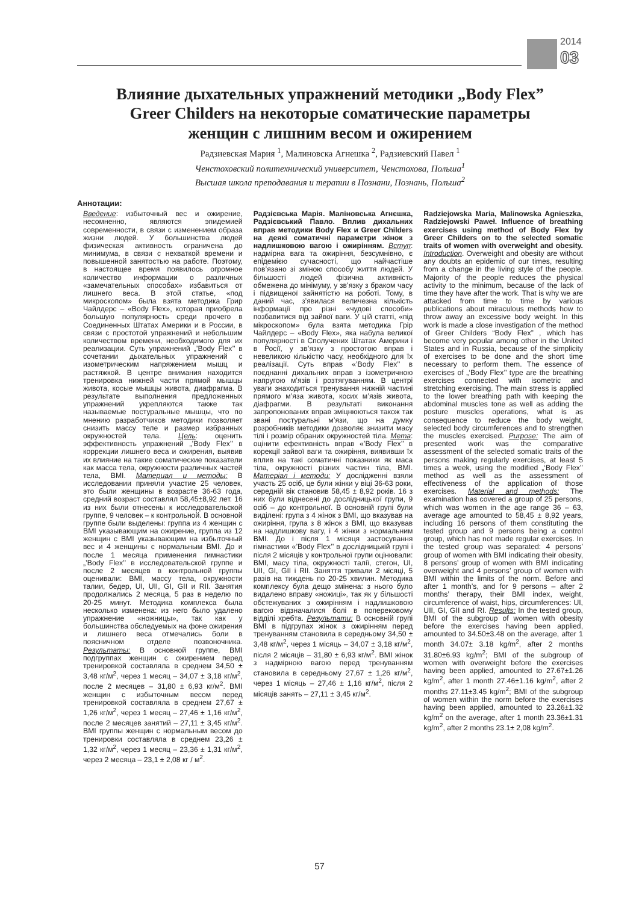2014
03
Влияние дыхательных упражнений методики „Body Flex”
Greer Childers на некоторые соматические параметры
женщин с лишним весом и ожирением
Радзиевская Мария <sup>1</sup>, Малиновска Агнешка <sup>2</sup>, Радзиевский Павел <sup>1</sup>
Ченстоховский политехнический университет, Ченстохова, Польша<sup>1</sup>
Высшая школа преподавания и терапии в Познани, Познань, Польша<sup>2</sup>
Аннотации:
Введение: избыточный вес и ожирение, несомненно, являются эпидемией современности, в связи с изменением образа жизни людей. У большинства людей физическая активность ограничена до минимума, в связи с нехваткой времени и повышенной занятостью на работе. Поэтому, в настоящее время появилось огромное количество информации о различных «замечательных способах» избавиться от лишнего веса. В этой статье, «под микроскопом» была взята методика Грир Чайлдерс – «Body Flex», которая приобрела большую популярность среди прочего в Соединенных Штатах Америки и в России, в связи с простотой упражнений и небольшим количеством времени, необходимого для их реализации. Суть упражнений „’Body Flex’’ в сочетании дыхательных упражнений с изометрическим напряжением мышц и растяжкой. В центре внимания находится тренировка нижней части прямой мышцы живота, косые мышцы живота, диафрагма. В результате выполнения предложенных упражнений укрепляются также так называемые постуральные мышцы, что по мнению разработчиков методики позволяет снизить массу теле и размер избранных окружностей тела. Цель: оценить эффективность упражнений „’Body Flex’’ в коррекции лишнего веса и ожирения, выявив их влияние на такие соматические показатели как масса тела, окружности различных частей тела, BMI. Материал и методы: В исследовании приняли участие 25 человек, это были женщины в возрасте 36-63 года, средний возраст составлял 58,45±8,92 лет. 16 из них были отнесены к исследовательской группе, 9 человек – к контрольной. В основной группе были выделены: группа из 4 женщин с BMI указывающим на ожирение, группа из 12 женщин с BMI указывающим на избыточный вес и 4 женщины с нормальным BMI. До и после 1 месяца применения гимнастики „’Body Flex’’ в исследовательской группе и после 2 месяцев в контрольной группы оценивали: BMI, массу тела, окружности талии, бедер, UI, UII, GI, GII и RII. Занятия продолжались 2 месяца, 5 раз в неделю по 20-25 минут. Методика комплекса была несколько изменена: из него было удалено упражнение «ножницы», так как у большинства обследуемых на фоне ожирения и лишнего веса отмечались боли в поясничном отделе позвоночника. Результаты: В основной группе, BMI подгруппах женщин с ожирением перед тренировкой составляла в среднем 34,50 ± 3,48 кг/м<sup>2</sup>, через 1 месяц – 34,07 ± 3,18 кг/м<sup>2</sup>, после 2 месяцев – 31,80 ± 6,93 кг/м<sup>2</sup>. BMI женщин с избыточным весом перед тренировкой составляла в среднем 27,67 ± 1,26 кг/м<sup>2</sup>, через 1 месяц – 27,46 ± 1,16 кг/м<sup>2</sup>, после 2 месяцев занятий – 27,11 ± 3,45 кг/м<sup>2</sup>. BMI группы женщин с нормальным весом до тренировки составляла в среднем 23,26 ± 1,32 кг/м<sup>2</sup>, через 1 месяц – 23,36 ± 1,31 кг/м<sup>2</sup>, через 2 месяца – 23,1 ± 2,08 кг / м<sup>2</sup>.
Радзієвська Марія. Маліновська Агнєшка, Радзієвський Павло. Вплив дихальних вправ методики Body Flex и Greer Childers на деякі соматичні параметри жінок з надлишковою вагою і ожирінням. Вступ: надмірна вага та ожиріння, безсумнівно, є епідемією сучасності, що найчастіше пов’язано зі зміною способу життя людей. У більшості людей фізична активність обмежена до мінімуму, у зв’язку з браком часу і підвищеної зайнятістю на роботі. Тому, в даний час, з’явилася величезна кількість інформації про різні «чудові способи» позбавитися від зайвої ваги. У цій статті, «під мікроскопом» була взята методика Грір Чайлдерс – «Body Flex», яка набула великої популярності в Сполучених Штатах Америки і в Росії, у зв’язку з простотою вправ і невеликою кількістю часу, необхідного для їх реалізації. Суть вправ «’Body Flex’’ в поєднанні дихальних вправ з ізометричною напругою м’язів і розтягуванням. В центрі уваги знаходиться тренування нижній частині прямого м’яза живота, косих м’язів живота, діафрагми. В результаті виконання запропонованих вправ зміцнюються також так звані постуральні м’язи, що на думку розробників методики дозволяє знизити масу тілі і розмір обраних окружностей тіла. Мета: оцінити ефективність вправ «’Body Flex’’ в корекції зайвої ваги та ожиріння, виявивши їх вплив на такі соматичні показники як маса тіла, окружності різних частин тіла, BMI. Матеріал і методи: У дослідженні взяли участь 25 осіб, це були жінки у віці 36-63 роки, середній вік становив 58,45 ± 8,92 років. 16 з них були віднесені до дослідницької групи, 9 осіб – до контрольної. В основній групі були виділені: група з 4 жінок з BMI, що вказував на ожиріння, група з 8 жінок з BMI, що вказував на надлишкову вагу, і 4 жінки з нормальним BMI. До і після 1 місяця застосування гімнастики «’Body Flex’’ в дослідницькій групі і після 2 місяців у контрольної групи оцінювали: BMI, масу тіла, окружності талії, стегон, UI, UII, GI, GII і RII. Заняття тривали 2 місяці, 5 разів на тиждень по 20-25 хвилин. Методика комплексу була дещо змінена: з нього було видалено вправу «ножиці», так як у більшості обстежуваних з ожирінням і надлишковою вагою відзначалися болі в поперековому відділі хребта. Результати: В основній групі BMI в підгрупах жінок з ожирінням перед тренуванням становила в середньому 34,50 ± 3,48 кг/м<sup>2</sup>, через 1 місяць – 34,07 ± 3,18 кг/м<sup>2</sup>, після 2 місяців – 31,80 ± 6,93 кг/м<sup>2</sup>. BMI жінок з надмірною вагою перед тренуванням становила в середньому 27,67 ± 1,26 кг/м<sup>2</sup>, через 1 місяць – 27,46 ± 1,16 кг/м<sup>2</sup>, після 2 місяців занять – 27,11 ± 3,45 кг/м<sup>2</sup>.
Radziejowska Maria, Malinowska Agnieszka, Radziejowski Paweł. Influence of breathing exercises using method of Body Flex by Greer Childers on to the selected somatic traits of women with overweight and obesity. Introduction. Overweight and obesity are without any doubts an epidemic of our times, resulting from a change in the living style of the people. Majority of the people reduces the physical activity to the minimum, because of the lack of time they have after the work. That is why we are attacked from time to time by various publications about miraculous methods how to throw away an excessive body weight. In this work is made a close investigation of the method of Greer Childers “Body Flex” , which has become very popular among other in the United States and in Russia, because of the simplicity of exercises to be done and the short time necessary to perform them. The essence of exercises of „‘Body Flex’’ type are the breathing exercises connected with isometric and stretching exercising. The main stress is applied to the lower breathing path with keeping the abdominal muscles tone as well as adding the posture muscles operations, what is as consequence to reduce the body weight, selected body circumferences and to strengthen the muscles exercised. Purpose: The aim of presented work was the comparative assessment of the selected somatic traits of the persons making regularly exercises, at least 5 times a week, using the modified „‘Body Flex’’ method as well as the assessment of effectiveness of the application of those exercises. Material and methods: The examination has covered a group of 25 persons, which was women in the age range 36 – 63, average age amounted to 58,45 ± 8,92 years, including 16 persons of them constituting the tested group and 9 persons being a control group, which has not made regular exercises. In the tested group was separated: 4 persons’ group of women with BMI indicating their obesity, 8 persons’ group of women with BMI indicating overweight and 4 persons’ group of women with BMI within the limits of the norm. Before and after 1 month’s, and for 9 persons – after 2 months’ therapy, their BMI index, weight, circumference of waist, hips, circumferences: UI, UII, GI, GII and RI. Results: In the tested group, BMI of the subgroup of women with obesity before the exercises having been applied, amounted to 34.50±3.48 on the average, after 1 month 34.07± 3.18 kg/m<sup>2</sup>, after 2 months 31.80±6.93 kg/m<sup>2</sup>; BMI of the subgroup of women with overweight before the exercises having been applied, amounted to 27.67±1.26 kg/m<sup>2</sup>, after 1 month 27.46±1.16 kg/m<sup>2</sup>, after 2 months 27.11±3.45 kg/m<sup>2</sup>; BMI of the subgroup of women within the norm before the exercises having been applied, amounted to 23.26±1.32 kg/m<sup>2</sup> on the average, after 1 month 23.36±1.31 kg/m<sup>2</sup>, after 2 months 23.1± 2,08 kg/m<sup>2</sup>.
57